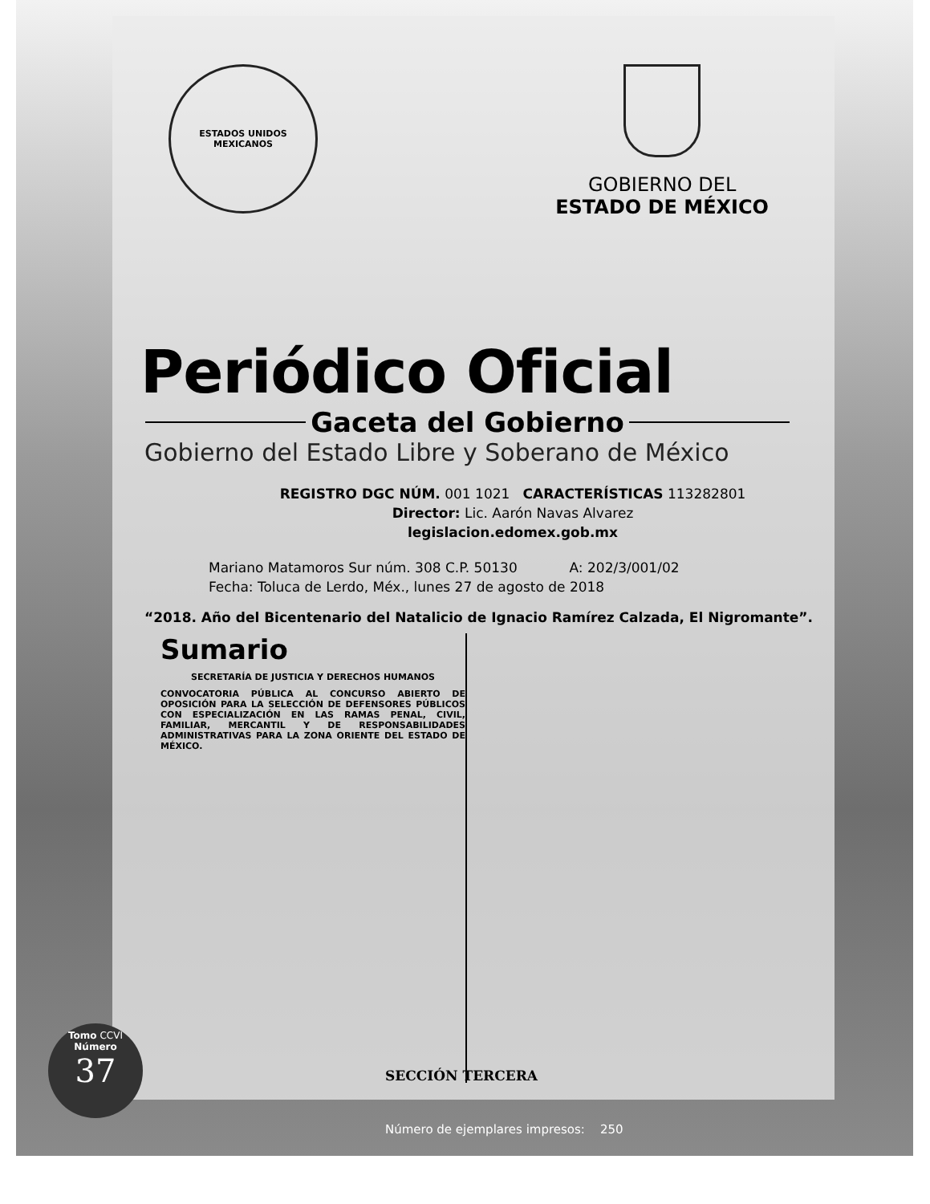ESTADOS UNIDOS MEXICANOS
GOBIERNO DEL
ESTADO DE MÉXICO
Periódico Oficial
Gaceta del Gobierno
Gobierno del Estado Libre y Soberano de México
REGISTRO DGC NÚM. 001 1021 CARACTERÍSTICAS 113282801
Director: Lic. Aarón Navas Alvarez
legislacion.edomex.gob.mx
Mariano Matamoros Sur núm. 308 C.P. 50130 A: 202/3/001/02
Fecha: Toluca de Lerdo, Méx., lunes 27 de agosto de 2018
“2018. Año del Bicentenario del Natalicio de Ignacio Ramírez Calzada, El Nigromante”.
Sumario
SECRETARÍA DE JUSTICIA Y DERECHOS HUMANOS
CONVOCATORIA PÚBLICA AL CONCURSO ABIERTO DE OPOSICIÓN PARA LA SELECCIÓN DE DEFENSORES PÚBLICOS CON ESPECIALIZACIÓN EN LAS RAMAS PENAL, CIVIL, FAMILIAR, MERCANTIL Y DE RESPONSABILIDADES ADMINISTRATIVAS PARA LA ZONA ORIENTE DEL ESTADO DE MÉXICO.
Tomo CCVI
Número
37
SECCIÓN TERCERA
Número de ejemplares impresos: 250